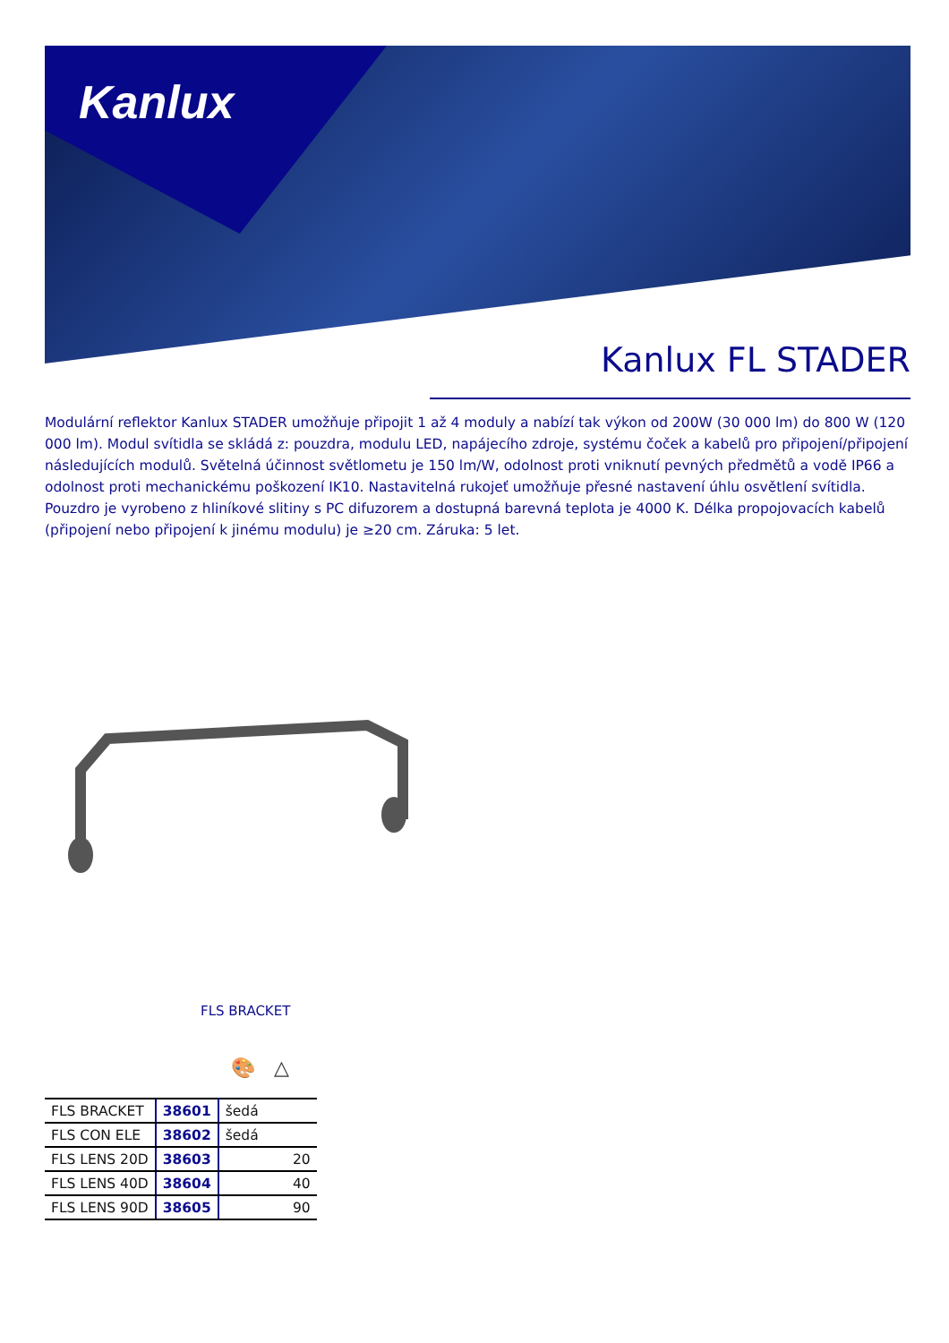Kanlux
Kanlux FL STADER
Modulární reflektor Kanlux STADER umožňuje připojit 1 až 4 moduly a nabízí tak výkon od 200W (30 000 lm) do 800 W (120 000 lm). Modul svítidla se skládá z: pouzdra, modulu LED, napájecího zdroje, systému čoček a kabelů pro připojení/připojení následujících modulů. Světelná účinnost světlometu je 150 lm/W, odolnost proti vniknutí pevných předmětů a vodě IP66 a odolnost proti mechanickému poškození IK10. Nastavitelná rukojeť umožňuje přesné nastavení úhlu osvětlení svítidla. Pouzdro je vyrobeno z hliníkové slitiny s PC difuzorem a dostupná barevná teplota je 4000 K. Délka propojovacích kabelů (připojení nebo připojení k jinému modulu) je ≥20 cm. Záruka: 5 let.
FLS BRACKET
🎨 △
| FLS BRACKET | 38601 | šedá |
| FLS CON ELE | 38602 | šedá |
| FLS LENS 20D | 38603 | 20 |
| FLS LENS 40D | 38604 | 40 |
| FLS LENS 90D | 38605 | 90 |